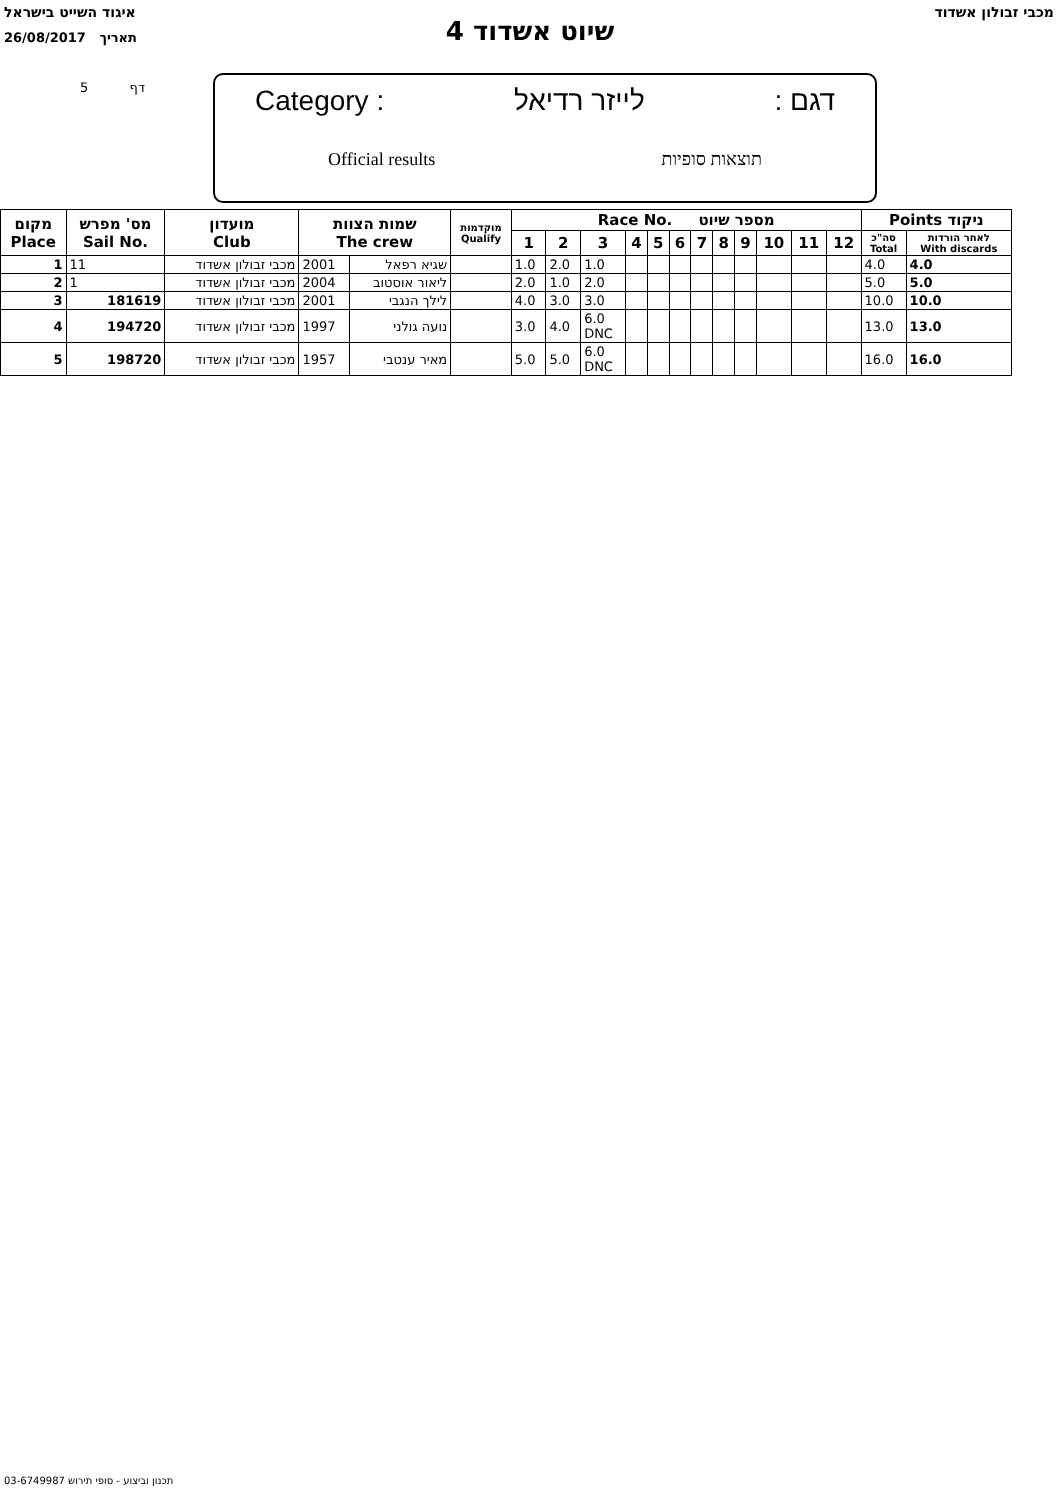איגוד השייט בישראל מכבי זבולון אשדוד
26/08/2017 תאריך
שיוט אשדוד 4
5 דף
Category : לייזר רדיאל: דגם
Official results תוצאות סופיות
| מקום Place | מס' מפרש Sail No. | מועדון Club | שמות הצוות The crew | | מוקדמות Qualify | Race No. מספר שיוט | | | | | | | | | | | | Points ניקוד | |
| --- | --- | --- | --- | --- | --- | --- | --- | --- | --- | --- | --- | --- | --- | --- | --- | --- | --- | --- | --- |
| | | | | | | 1 | 2 | 3 | 4 | 5 | 6 | 7 | 8 | 9 | 10 | 11 | 12 | סה"כ Total | לאחר הורדות With discards |
| 1 | 11 | מכבי זבולון אשדוד | 2001 | שגיא רפאל | | 1.0 | 2.0 | 1.0 | | | | | | | | | | 4.0 | 4.0 |
| 2 | 1 | מכבי זבולון אשדוד | 2004 | ליאור אוסטוב | | 2.0 | 1.0 | 2.0 | | | | | | | | | | 5.0 | 5.0 |
| 3 | 181619 | מכבי זבולון אשדוד | 2001 | לילך הנגבי | | 4.0 | 3.0 | 3.0 | | | | | | | | | | 10.0 | 10.0 |
| 4 | 194720 | מכבי זבולון אשדוד | 1997 | נועה גולני | | 3.0 | 4.0 | 6.0 DNC | | | | | | | | | | 13.0 | 13.0 |
| 5 | 198720 | מכבי זבולון אשדוד | 1957 | מאיר ענטבי | | 5.0 | 5.0 | 6.0 DNC | | | | | | | | | | 16.0 | 16.0 |
תכנון וביצוע - סופי תירוש 03-6749987